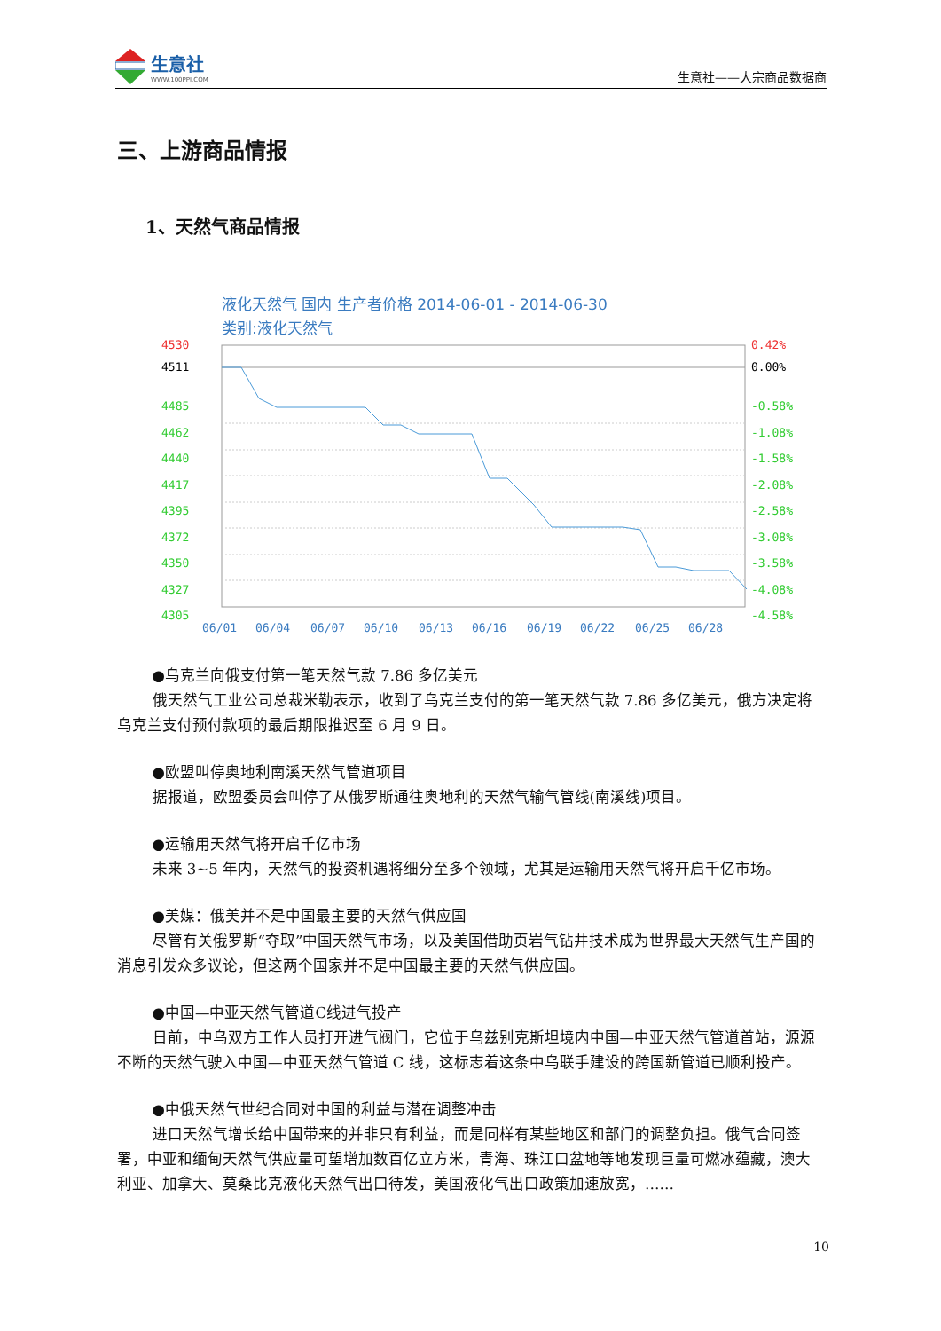生意社
WWW.100PPI.COM
生意社——大宗商品数据商
三、上游商品情报
1、天然气商品情报
液化天然气 国内 生产者价格 2014-06-01 - 2014-06-30
类别:液化天然气
4485
4462
4440
4417
4395
4372
4350
4327
4305
4530
4511
0.42%
0.00%
-0.58%
-1.08%
-1.58%
-2.08%
-2.58%
-3.08%
-3.58%
-4.08%
-4.58%
06/01
06/04
06/07
06/10
06/13
06/16
06/19
06/22
06/25
06/28
●乌克兰向俄支付第一笔天然气款 7.86 多亿美元
俄天然气工业公司总裁米勒表示，收到了乌克兰支付的第一笔天然气款 7.86 多亿美元，俄方决定将乌克兰支付预付款项的最后期限推迟至 6 月 9 日。
●欧盟叫停奥地利南溪天然气管道项目
据报道，欧盟委员会叫停了从俄罗斯通往奥地利的天然气输气管线(南溪线)项目。
●运输用天然气将开启千亿市场
未来 3~5 年内，天然气的投资机遇将细分至多个领域，尤其是运输用天然气将开启千亿市场。
●美媒：俄美并不是中国最主要的天然气供应国
尽管有关俄罗斯“夺取”中国天然气市场，以及美国借助页岩气钻井技术成为世界最大天然气生产国的消息引发众多议论，但这两个国家并不是中国最主要的天然气供应国。
●中国—中亚天然气管道C线进气投产
日前，中乌双方工作人员打开进气阀门，它位于乌兹别克斯坦境内中国—中亚天然气管道首站，源源不断的天然气驶入中国—中亚天然气管道 C 线，这标志着这条中乌联手建设的跨国新管道已顺利投产。
●中俄天然气世纪合同对中国的利益与潜在调整冲击
进口天然气增长给中国带来的并非只有利益，而是同样有某些地区和部门的调整负担。俄气合同签署，中亚和缅甸天然气供应量可望增加数百亿立方米，青海、珠江口盆地等地发现巨量可燃冰蕴藏，澳大利亚、加拿大、莫桑比克液化天然气出口待发，美国液化气出口政策加速放宽，……
10